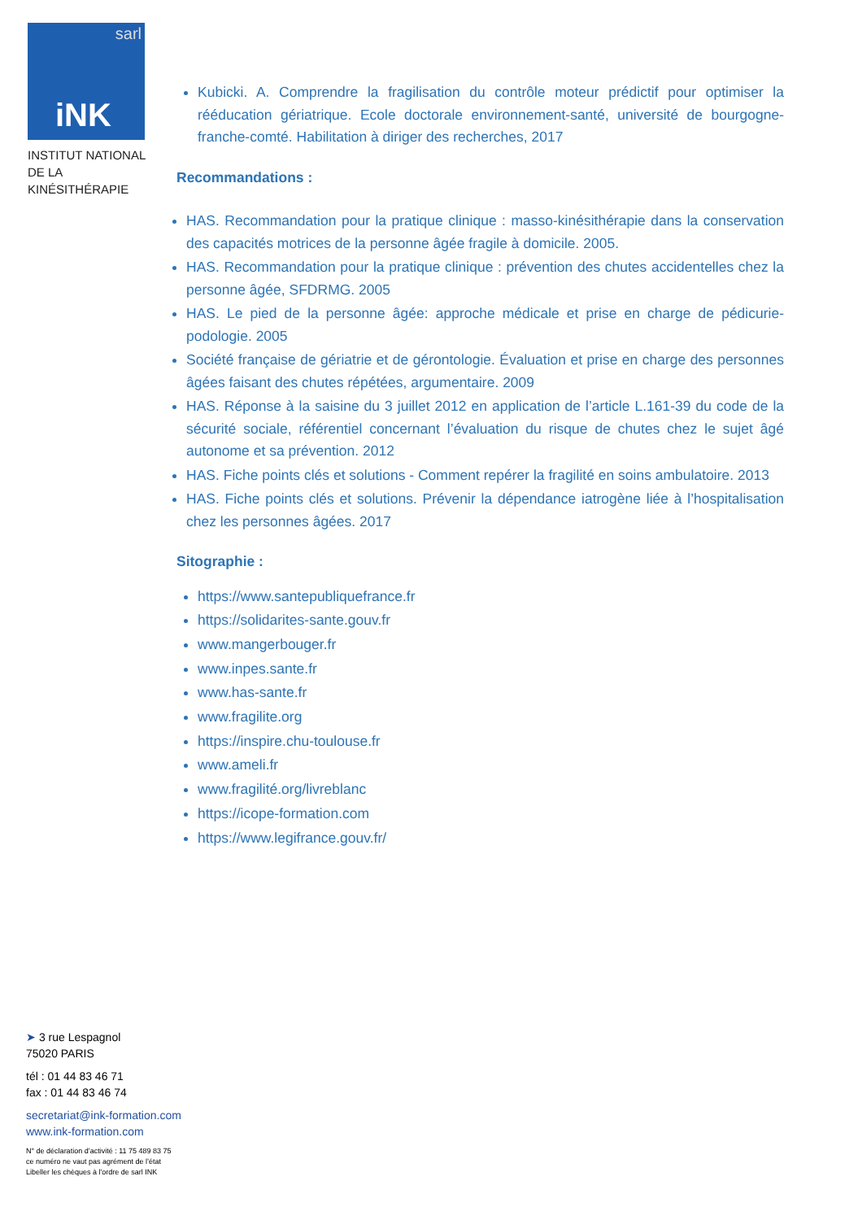sarl
iNK
INSTITUT NATIONAL
DE LA KINÉSITHÉRAPIE
Kubicki. A. Comprendre la fragilisation du contrôle moteur prédictif pour optimiser la rééducation gériatrique. Ecole doctorale environnement-santé, université de bourgogne-franche-comté. Habilitation à diriger des recherches, 2017
Recommandations :
HAS. Recommandation pour la pratique clinique : masso-kinésithérapie dans la conservation des capacités motrices de la personne âgée fragile à domicile. 2005.
HAS. Recommandation pour la pratique clinique : prévention des chutes accidentelles chez la personne âgée, SFDRMG. 2005
HAS. Le pied de la personne âgée: approche médicale et prise en charge de pédicurie-podologie. 2005
Société française de gériatrie et de gérontologie. Évaluation et prise en charge des personnes âgées faisant des chutes répétées, argumentaire. 2009
HAS. Réponse à la saisine du 3 juillet 2012 en application de l’article L.161-39 du code de la sécurité sociale, référentiel concernant l’évaluation du risque de chutes chez le sujet âgé autonome et sa prévention. 2012
HAS. Fiche points clés et solutions - Comment repérer la fragilité en soins ambulatoire. 2013
HAS. Fiche points clés et solutions. Prévenir la dépendance iatrogène liée à l’hospitalisation chez les personnes âgées. 2017
Sitographie :
https://www.santepubliquefrance.fr
https://solidarites-sante.gouv.fr
www.mangerbouger.fr
www.inpes.sante.fr
www.has-sante.fr
www.fragilite.org
https://inspire.chu-toulouse.fr
www.ameli.fr
www.fragilité.org/livreblanc
https://icope-formation.com
https://www.legifrance.gouv.fr/
➤ 3 rue Lespagnol
75020 PARIS
tél : 01 44 83 46 71
fax : 01 44 83 46 74
secretariat@ink-formation.com
www.ink-formation.com
N° de déclaration d’activité : 11 75 489 83 75
ce numéro ne vaut pas agrément de l’état
Libeller les chèques à l'ordre de sarl INK